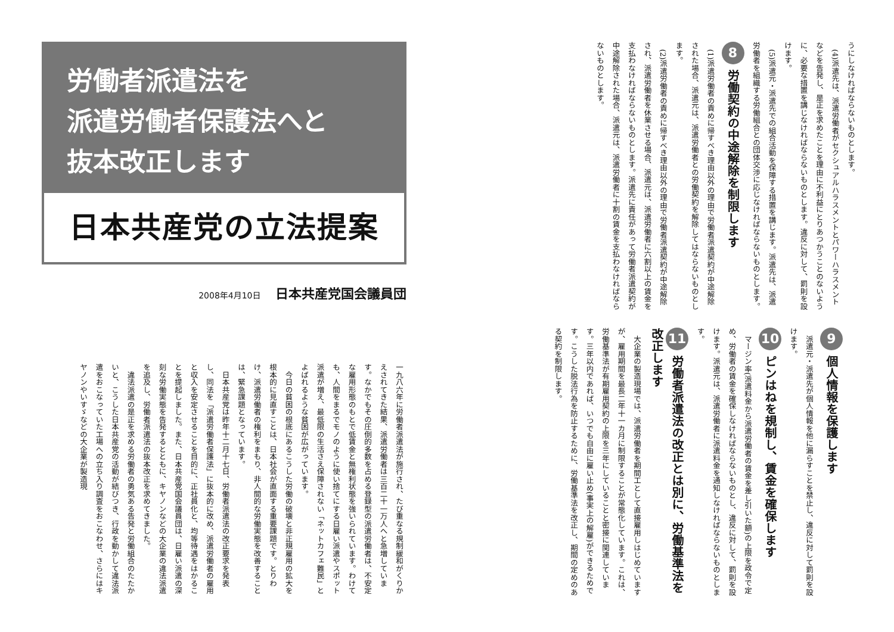労働者派遣法を
派遣労働者保護法へと
抜本改正します
日本共産党の立法提案
2008年4月10日 日本共産党国会議員団
一九八六年に労働者派遣法が施行され、たび重なる規制緩和がくりかえされてきた結果、派遣労働者は三百二十一万人へと急増しています。なかでもその圧倒的多数を占める登録型の派遣労働者は、不安定な雇用形態のもとで低賃金と無権利状態を強いられています。わけても、人間をまるでモノのように使い捨てにする日雇い派遣やスポット派遣が増え、最低限の生活さえ保障されない「ネットカフェ難民」とよばれるような貧困が広がっています。
　今日の貧困の根底にあるこうした労働の破壊と非正規雇用の拡大を根本的に見直すことは、日本社会が直面する重要課題です。とりわけ、派遣労働者の権利をまもり、非人間的な労働実態を改善することは、緊急課題となっています。
　日本共産党は昨年十二月十七日、労働者派遣法の改正要求を発表し、同法を「派遣労働者保護法」に抜本的に改め、派遣労働者の雇用と収入を安定させることを目的に、正社員化と、均等待遇をはかることを提起しました。また、日本共産党国会議員団は、日雇い派遣の深刻な労働実態を告発するとともに、キヤノンなどの大企業の違法派遣を追及し、労働者派遣法の抜本改正を求めてきました。
　違法派遣の是正を求める労働者の勇気ある告発と労働組合のたたかいと、こうした日本共産党の活動が結びつき、行政を動かして違法派遣をおこなっていた工場への立ち入り調査をおこなわせ、さらにはキヤノンやいすゞなどの大企業が製造現
うにしなければならないものとします。
　(4)派遣先は、派遣労働者がセクシュアルハラスメントとパワーハラスメントなどを告発し、是正を求めたことを理由に不利益にとりあつかうことのないように、必要な措置を講じなければならないものとします。違反に対して、罰則を設けます。
　(5)派遣元・派遣先での組合活動を保障する措置を講じます。派遣先は、派遣労働者を組織する労働組合との団体交渉に応じなければならないものとします。
8 労働契約の中途解除を制限します
　(1)派遣労働者の責めに帰すべき理由以外の理由で労働者派遣契約が中途解除された場合、派遣元は、派遣労働者との労働契約を解除してはならないものとします。
　(2)派遣労働者の責めに帰すべき理由以外の理由で労働者派遣契約が中途解除され、派遣労働者を休業させる場合、派遣元は、派遣労働者に六割以上の賃金を支払わなければならないものとします。派遣先に責任があって労働者派遣契約が中途解除された場合、派遣元は、派遣労働者に十割の賃金を支払わなければならないものとします。
9 個人情報を保護します
　派遣元・派遣先が個人情報を他に漏らすことを禁止し、違反に対して罰則を設けます。
10 ピンはねを規制し、賃金を確保します
　マージン率(派遣料金から派遣労働者の賃金を差し引いた額)の上限を政令で定め、労働者の賃金を確保しなければならないものとし、違反に対して、罰則を設けます。派遣元は、派遣労働者に派遣料金を通知しなければならないものとします。
11 労働者派遣法の改正とは別に、労働基準法を改正します
　大企業の製造現場では、派遣労働者を期間工として直接雇用しはじめていますが、雇用期間を最長二年十一カ月に制限することが常態化しています。これは、労働基準法が有期雇用契約の上限を三年にしていることと密接に関連しています。三年以内であれば、いつでも自由に雇い止め(事実上の解雇)ができるためです。こうした脱法行為を防止するために、労働基準法を改正し、期間の定めのある契約を制限します。